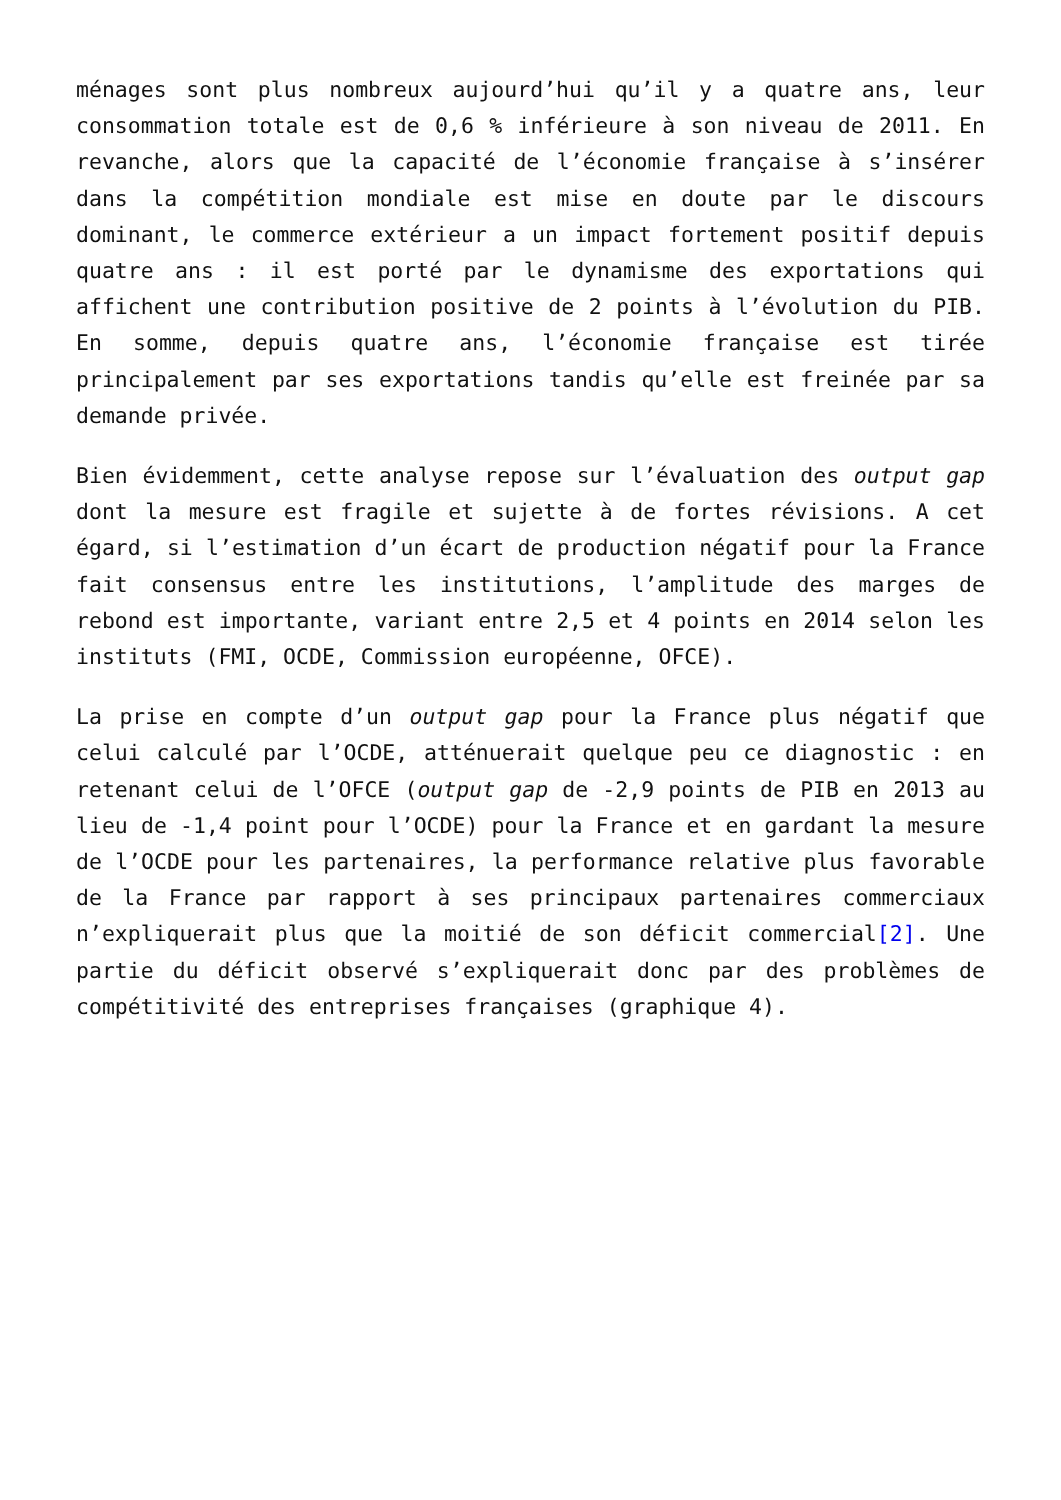ménages sont plus nombreux aujourd’hui qu’il y a quatre ans, leur consommation totale est de 0,6 % inférieure à son niveau de 2011. En revanche, alors que la capacité de l’économie française à s’insérer dans la compétition mondiale est mise en doute par le discours dominant, le commerce extérieur a un impact fortement positif depuis quatre ans : il est porté par le dynamisme des exportations qui affichent une contribution positive de 2 points à l’évolution du PIB. En somme, depuis quatre ans, l’économie française est tirée principalement par ses exportations tandis qu’elle est freinée par sa demande privée.
Bien évidemment, cette analyse repose sur l’évaluation des output gap dont la mesure est fragile et sujette à de fortes révisions. A cet égard, si l’estimation d’un écart de production négatif pour la France fait consensus entre les institutions, l’amplitude des marges de rebond est importante, variant entre 2,5 et 4 points en 2014 selon les instituts (FMI, OCDE, Commission européenne, OFCE).
La prise en compte d’un output gap pour la France plus négatif que celui calculé par l’OCDE, atténuerait quelque peu ce diagnostic : en retenant celui de l’OFCE (output gap de -2,9 points de PIB en 2013 au lieu de -1,4 point pour l’OCDE) pour la France et en gardant la mesure de l’OCDE pour les partenaires, la performance relative plus favorable de la France par rapport à ses principaux partenaires commerciaux n’expliquerait plus que la moitié de son déficit commercial[2]. Une partie du déficit observé s’expliquerait donc par des problèmes de compétitivité des entreprises françaises (graphique 4).